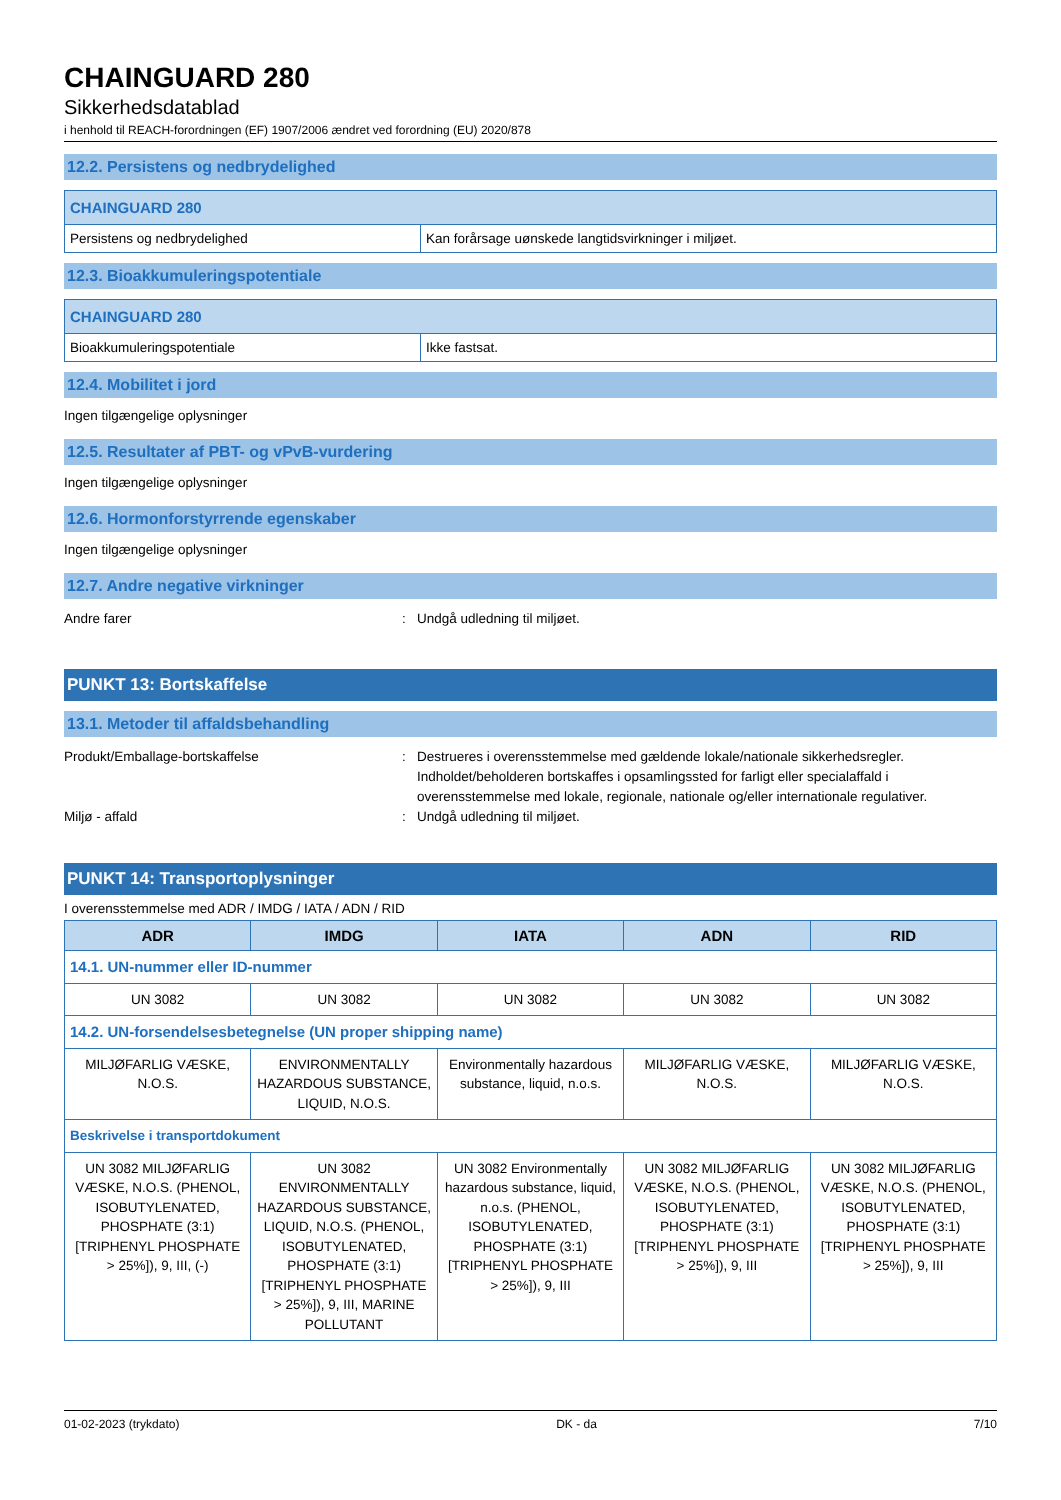CHAINGUARD 280
Sikkerhedsdatablad
i henhold til REACH-forordningen (EF) 1907/2006 ændret ved forordning (EU) 2020/878
12.2. Persistens og nedbrydelighed
| CHAINGUARD 280 | |
| Persistens og nedbrydelighed | Kan forårsage uønskede langtidsvirkninger i miljøet. |
12.3. Bioakkumuleringspotentiale
| CHAINGUARD 280 | |
| Bioakkumuleringspotentiale | Ikke fastsat. |
12.4. Mobilitet i jord
Ingen tilgængelige oplysninger
12.5. Resultater af PBT- og vPvB-vurdering
Ingen tilgængelige oplysninger
12.6. Hormonforstyrrende egenskaber
Ingen tilgængelige oplysninger
12.7. Andre negative virkninger
Andre farer : Undgå udledning til miljøet.
PUNKT 13: Bortskaffelse
13.1. Metoder til affaldsbehandling
Produkt/Emballage-bortskaffelse : Destrueres i overensstemmelse med gældende lokale/nationale sikkerhedsregler. Indholdet/beholderen bortskaffes i opsamlingssted for farligt eller specialaffald i overensstemmelse med lokale, regionale, nationale og/eller internationale regulativer.
Miljø - affald : Undgå udledning til miljøet.
PUNKT 14: Transportoplysninger
I overensstemmelse med ADR / IMDG / IATA / ADN / RID
| ADR | IMDG | IATA | ADN | RID |
| --- | --- | --- | --- | --- |
| 14.1. UN-nummer eller ID-nummer | | | | |
| UN 3082 | UN 3082 | UN 3082 | UN 3082 | UN 3082 |
| 14.2. UN-forsendelsesbetegnelse (UN proper shipping name) | | | | |
| MILJØFARLIG VÆSKE, N.O.S. | ENVIRONMENTALLY HAZARDOUS SUBSTANCE, LIQUID, N.O.S. | Environmentally hazardous substance, liquid, n.o.s. | MILJØFARLIG VÆSKE, N.O.S. | MILJØFARLIG VÆSKE, N.O.S. |
| Beskrivelse i transportdokument | | | | |
| UN 3082 MILJØFARLIG VÆSKE, N.O.S. (PHENOL, ISOBUTYLENATED, PHOSPHATE (3:1)[TRIPHENYL PHOSPHATE > 25%]), 9, III, (-) | UN 3082 ENVIRONMENTALLY HAZARDOUS SUBSTANCE, LIQUID, N.O.S. (PHENOL, ISOBUTYLENATED, PHOSPHATE (3:1)[TRIPHENYL PHOSPHATE > 25%]), 9, III, MARINE POLLUTANT | UN 3082 Environmentally hazardous substance, liquid, n.o.s. (PHENOL, ISOBUTYLENATED, PHOSPHATE (3:1)[TRIPHENYL PHOSPHATE > 25%]), 9, III | UN 3082 MILJØFARLIG VÆSKE, N.O.S. (PHENOL, ISOBUTYLENATED, PHOSPHATE (3:1)[TRIPHENYL PHOSPHATE > 25%]), 9, III | UN 3082 MILJØFARLIG VÆSKE, N.O.S. (PHENOL, ISOBUTYLENATED, PHOSPHATE (3:1)[TRIPHENYL PHOSPHATE > 25%]), 9, III |
01-02-2023 (trykdato) DK - da 7/10